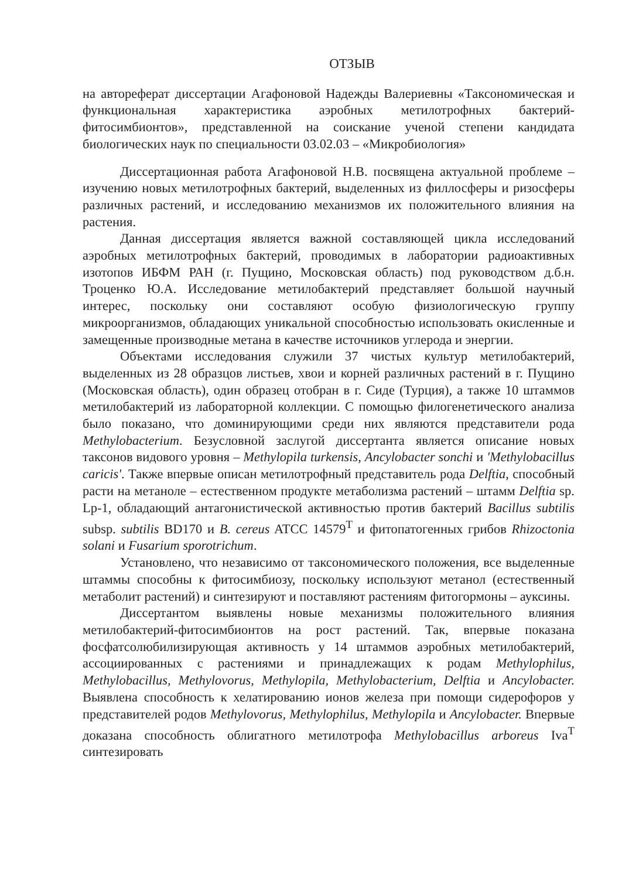ОТЗЫВ
на автореферат диссертации Агафоновой Надежды Валериевны «Таксономическая и функциональная характеристика аэробных метилотрофных бактерий-фитосимбионтов», представленной на соискание ученой степени кандидата биологических наук по специальности 03.02.03 – «Микробиология»
Диссертационная работа Агафоновой Н.В. посвящена актуальной проблеме – изучению новых метилотрофных бактерий, выделенных из филлосферы и ризосферы различных растений, и исследованию механизмов их положительного влияния на растения.
Данная диссертация является важной составляющей цикла исследований аэробных метилотрофных бактерий, проводимых в лаборатории радиоактивных изотопов ИБФМ РАН (г. Пущино, Московская область) под руководством д.б.н. Троценко Ю.А. Исследование метилобактерий представляет большой научный интерес, поскольку они составляют особую физиологическую группу микроорганизмов, обладающих уникальной способностью использовать окисленные и замещенные производные метана в качестве источников углерода и энергии.
Объектами исследования служили 37 чистых культур метилобактерий, выделенных из 28 образцов листьев, хвои и корней различных растений в г. Пущино (Московская область), один образец отобран в г. Сиде (Турция), а также 10 штаммов метилобактерий из лабораторной коллекции. С помощью филогенетического анализа было показано, что доминирующими среди них являются представители рода Methylobacterium. Безусловной заслугой диссертанта является описание новых таксонов видового уровня – Methylopila turkensis, Ancylobacter sonchi и 'Methylobacillus caricis'. Также впервые описан метилотрофный представитель рода Delftia, способный расти на метаноле – естественном продукте метаболизма растений – штамм Delftia sp. Lp-1, обладающий антагонистической активностью против бактерий Bacillus subtilis subsp. subtilis BD170 и B. cereus ATCC 14579<sup>T</sup> и фитопатогенных грибов Rhizoctonia solani и Fusarium sporotrichum.
Установлено, что независимо от таксономического положения, все выделенные штаммы способны к фитосимбиозу, поскольку используют метанол (естественный метаболит растений) и синтезируют и поставляют растениям фитогормоны – ауксины.
Диссертантом выявлены новые механизмы положительного влияния метилобактерий-фитосимбионтов на рост растений. Так, впервые показана фосфатсолюбилизирующая активность у 14 штаммов аэробных метилобактерий, ассоциированных с растениями и принадлежащих к родам Methylophilus, Methylobacillus, Methylovorus, Methylopila, Methylobacterium, Delftia и Ancylobacter. Выявлена способность к хелатированию ионов железа при помощи сидерофоров у представителей родов Methylovorus, Methylophilus, Methylopila и Ancylobacter. Впервые доказана способность облигатного метилотрофа Methylobacillus arboreus Iva<sup>T</sup> синтезировать